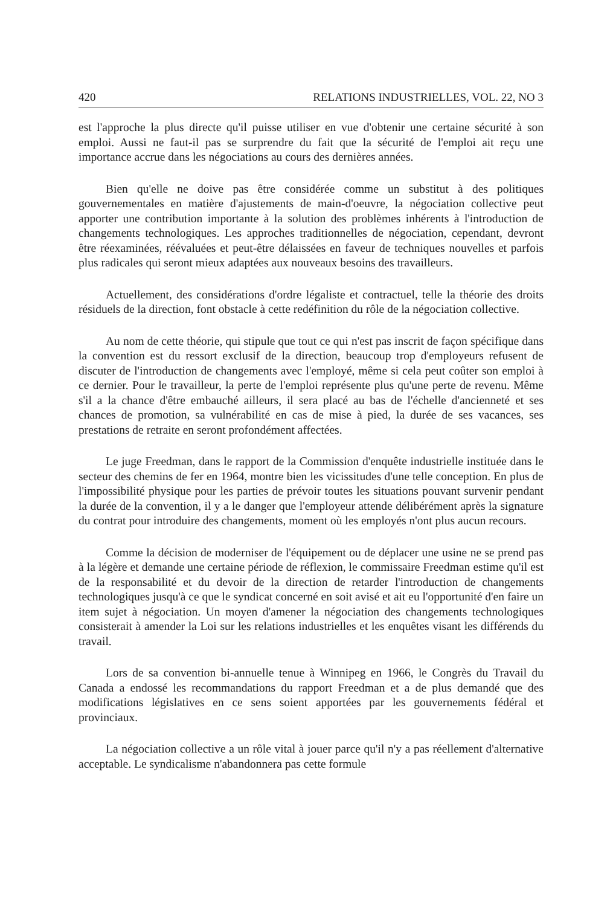420 RELATIONS INDUSTRIELLES, VOL. 22, NO 3
est l'approche la plus directe qu'il puisse utiliser en vue d'obtenir une certaine sécurité à son emploi. Aussi ne faut-il pas se surprendre du fait que la sécurité de l'emploi ait reçu une importance accrue dans les négociations au cours des dernières années.
Bien qu'elle ne doive pas être considérée comme un substitut à des politiques gouvernementales en matière d'ajustements de main-d'oeuvre, la négociation collective peut apporter une contribution importante à la solution des problèmes inhérents à l'introduction de changements technologiques. Les approches traditionnelles de négociation, cependant, devront être réexaminées, réévaluées et peut-être délaissées en faveur de techniques nouvelles et parfois plus radicales qui seront mieux adaptées aux nouveaux besoins des travailleurs.
Actuellement, des considérations d'ordre légaliste et contractuel, telle la théorie des droits résiduels de la direction, font obstacle à cette redéfinition du rôle de la négociation collective.
Au nom de cette théorie, qui stipule que tout ce qui n'est pas inscrit de façon spécifique dans la convention est du ressort exclusif de la direction, beaucoup trop d'employeurs refusent de discuter de l'introduction de changements avec l'employé, même si cela peut coûter son emploi à ce dernier. Pour le travailleur, la perte de l'emploi représente plus qu'une perte de revenu. Même s'il a la chance d'être embauché ailleurs, il sera placé au bas de l'échelle d'ancienneté et ses chances de promotion, sa vulnérabilité en cas de mise à pied, la durée de ses vacances, ses prestations de retraite en seront profondément affectées.
Le juge Freedman, dans le rapport de la Commission d'enquête industrielle instituée dans le secteur des chemins de fer en 1964, montre bien les vicissitudes d'une telle conception. En plus de l'impossibilité physique pour les parties de prévoir toutes les situations pouvant survenir pendant la durée de la convention, il y a le danger que l'employeur attende délibérément après la signature du contrat pour introduire des changements, moment où les employés n'ont plus aucun recours.
Comme la décision de moderniser de l'équipement ou de déplacer une usine ne se prend pas à la légère et demande une certaine période de réflexion, le commissaire Freedman estime qu'il est de la responsabilité et du devoir de la direction de retarder l'introduction de changements technologiques jusqu'à ce que le syndicat concerné en soit avisé et ait eu l'opportunité d'en faire un item sujet à négociation. Un moyen d'amener la négociation des changements technologiques consisterait à amender la Loi sur les relations industrielles et les enquêtes visant les différends du travail.
Lors de sa convention bi-annuelle tenue à Winnipeg en 1966, le Congrès du Travail du Canada a endossé les recommandations du rapport Freedman et a de plus demandé que des modifications législatives en ce sens soient apportées par les gouvernements fédéral et provinciaux.
La négociation collective a un rôle vital à jouer parce qu'il n'y a pas réellement d'alternative acceptable. Le syndicalisme n'abandonnera pas cette formule